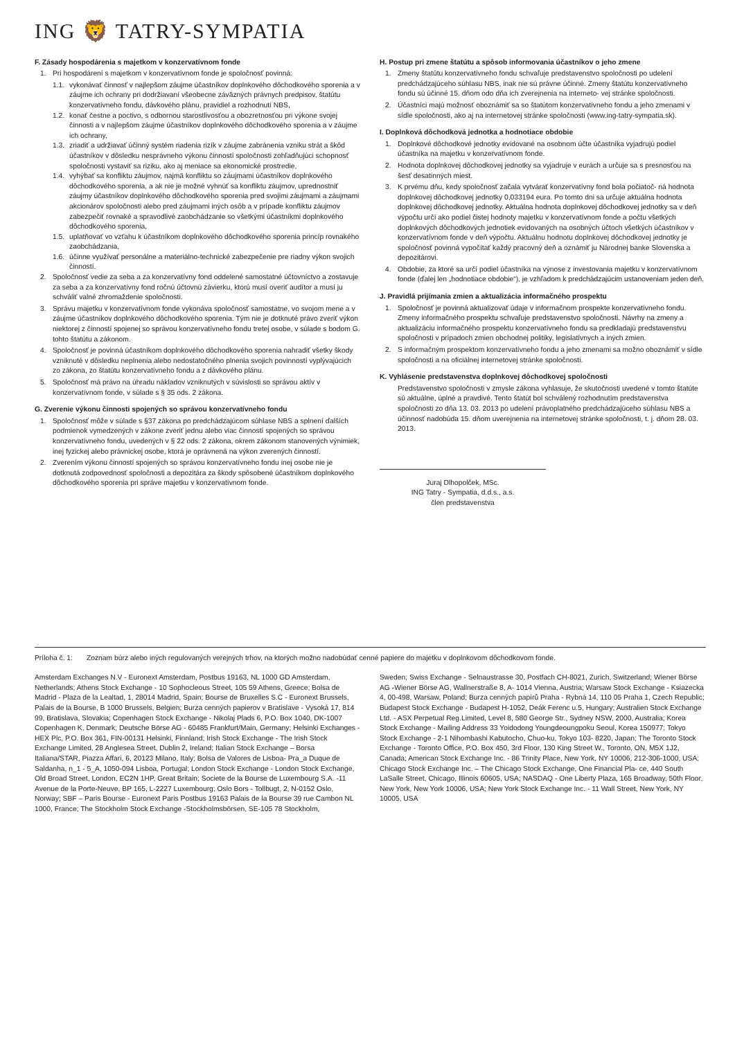ING 🦁 TATRY-SYMPATIA
F. Zásady hospodárenia s majetkom v konzervatívnom fonde
1. Pri hospodárení s majetkom v konzervatívnom fonde je spoločnosť povinná:
1.1. vykonávať činnosť v najlepšom záujme účastníkov doplnkového dôchodkového sporenia a v záujme ich ochrany pri dodržiavaní všeobecne záväzných právnych predpisov, štatútu konzervatívneho fondu, dávkového plánu, pravidiel a rozhodnutí NBS,
1.2. konať čestne a poctivo, s odbornou starostlivosťou a obozretnosťou pri výkone svojej činnosti a v najlepšom záujme účastníkov doplnkového dôchodkového sporenia a v záujme ich ochrany,
1.3. zriadiť a udržiavať účinný systém riadenia rizík v záujme zabránenia vzniku strát a škôd účastníkov v dôsledku nesprávneho výkonu činností spoločnosti zohľadňujúci schopnosť spoločnosti vystaviť sa riziku, ako aj meniace sa ekonomické prostredie,
1.4. vyhýbať sa konfliktu záujmov, najmä konfliktu so záujmami účastníkov doplnkového dôchodkového sporenia, a ak nie je možné vyhnúť sa konfliktu záujmov, uprednostniť záujmy účastníkov doplnkového dôchodkového sporenia pred svojimi záujmami a záujmami akcionárov spoločnosti alebo pred záujmami iných osôb a v prípade konfliktu záujmov zabezpečiť rovnaké a spravodlivé zaobchádzanie so všetkými účastníkmi doplnkového dôchodkového sporenia,
1.5. uplatňovať vo vzťahu k účastníkom doplnkového dôchodkového sporenia princíp rovnakého zaobchádzania,
1.6. účinne využívať personálne a materiálno-technické zabezpečenie pre riadny výkon svojich činností.
2. Spoločnosť vedie za seba a za konzervatívny fond oddelené samostatné účtovníctvo a zostavuje za seba a za konzervatívny fond ročnú účtovnú závierku, ktorú musí overiť audítor a musí ju schváliť valné zhromaždenie spoločnosti.
3. Správu majetku v konzervatívnom fonde vykonáva spoločnosť samostatne, vo svojom mene a v záujme účastníkov doplnkového dôchodkového sporenia. Tým nie je dotknuté právo zveriť výkon niektorej z činností spojenej so správou konzervatívneho fondu tretej osobe, v súlade s bodom G. tohto štatútu a zákonom.
4. Spoločnosť je povinná účastníkom doplnkového dôchodkového sporenia nahradiť všetky škody vzniknuté v dôsledku neplnenia alebo nedostatočného plnenia svojich povinností vyplývajúcich zo zákona, zo štatútu konzervatívneho fondu a z dávkového plánu.
5. Spoločnosť má právo na úhradu nákladov vzniknutých v súvislosti so správou aktív v konzervatívnom fonde, v súlade s § 35 ods. 2 zákona.
G. Zverenie výkonu činnosti spojených so správou konzervatívneho fondu
1. Spoločnosť môže v súlade s §37 zákona po predchádzajúcom súhlase NBS a splnení ďalších podmienok vymedzených v zákone zveriť jednu alebo viac činností spojených so správou konzervatívneho fondu, uvedených v § 22 ods. 2 zákona, okrem zákonom stanovených výnimiek, inej fyzickej alebo právnickej osobe, ktorá je oprávnená na výkon zverených činností.
2. Zverením výkonu činností spojených so správou konzervatívneho fondu inej osobe nie je dotknutá zodpovednosť spoločnosti a depozitára za škody spôsobené účastníkom doplnkového dôchodkového sporenia pri správe majetku v konzervatívnom fonde.
H. Postup pri zmene štatútu a spôsob informovania účastníkov o jeho zmene
1. Zmeny štatútu konzervatívneho fondu schvaľuje predstavenstvo spoločnosti po udelení predchádzajúceho súhlasu NBS, inak nie sú právne účinné. Zmeny štatútu konzervatívneho fondu sú účinné 15. dňom odo dňa ich zverejnenia na interneto- vej stránke spoločnosti.
2. Účastníci majú možnosť oboznámiť sa so štatútom konzervatívneho fondu a jeho zmenami v sídle spoločnosti, ako aj na internetovej stránke spoločnosti (www.ing-tatry-sympatia.sk).
I. Doplnková dôchodková jednotka a hodnotiace obdobie
1. Doplnkové dôchodkové jednotky evidované na osobnom účte účastníka vyjadrujú podiel účastníka na majetku v konzervatívnom fonde.
2. Hodnota doplnkovej dôchodkovej jednotky sa vyjadruje v eurách a určuje sa s presnosťou na šesť desatinných miest.
3. K prvému dňu, kedy spoločnosť začala vytvárať konzervatívny fond bola počiatoč- ná hodnota doplnkovej dôchodkovej jednotky 0,033194 eura. Po tomto dni sa určuje aktuálna hodnota doplnkovej dôchodkovej jednotky. Aktuálna hodnota doplnkovej dôchodkovej jednotky sa v deň výpočtu určí ako podiel čistej hodnoty majetku v konzervatívnom fonde a počtu všetkých doplnkových dôchodkových jednotiek evidovaných na osobných účtoch všetkých účastníkov v konzervatívnom fonde v deň výpočtu. Aktuálnu hodnotu doplnkovej dôchodkovej jednotky je spoločnosť povinná vypočítať každý pracovný deň a oznámiť ju Národnej banke Slovenska a depozitárovi.
4. Obdobie, za ktoré sa určí podiel účastníka na výnose z investovania majetku v konzervatívnom fonde (ďalej len „hodnotiace obdobie“), je vzhľadom k predchádzajúcim ustanoveniam jeden deň.
J. Pravidlá prijímania zmien a aktualizácia informačného prospektu
1. Spoločnosť je povinná aktualizovať údaje v informačnom prospekte konzervatívneho fondu. Zmeny informačného prospektu schvaľuje predstavenstvo spoločnosti. Návrhy na zmeny a aktualizáciu informačného prospektu konzervatívneho fondu sa predkladajú predstavenstvu spoločnosti v prípadoch zmien obchodnej politiky, legislatívnych a iných zmien.
2. S informačným prospektom konzervatívneho fondu a jeho zmenami sa možno oboznámiť v sídle spoločnosti a na oficiálnej internetovej stránke spoločnosti.
K. Vyhlásenie predstavenstva doplnkovej dôchodkovej spoločnosti
Predstavenstvo spoločnosti v zmysle zákona vyhlasuje, že skutočnosti uvedené v tomto štatúte sú aktuálne, úplné a pravdivé. Tento štatút bol schválený rozhodnutím predstavenstva spoločnosti zo dňa 13. 03. 2013 po udelení právoplatného predchádzajúceho súhlasu NBS a účinnosť nadobúda 15. dňom uverejnenia na internetovej stránke spoločnosti, t. j. dňom 28. 03. 2013.
Juraj Dlhopolček, MSc.
ING Tatry - Sympatia, d.d.s., a.s.
člen predstavenstva
Príloha č. 1: Zoznam búrz alebo iných regulovaných verejných trhov, na ktorých možno nadobúdať cenné papiere do majetku v doplnkovom dôchodkovom fonde.
Amsterdam Exchanges N.V - Euronext Amsterdam, Postbus 19163, NL 1000 GD Amsterdam, Netherlands; Athens Stock Exchange - 10 Sophocleous Street, 105 59 Athens, Greece; Bolsa de Madrid - Plaza de la Lealtad, 1, 28014 Madrid, Spain; Bourse de Bruxelles S.C - Euronext Brussels, Palais de la Bourse, B 1000 Brussels, Belgien; Burza cenných papierov v Bratislave - Vysoká 17, 814 99, Bratislava, Slovakia; Copenhagen Stock Exchange - Nikolaj Plads 6, P.O. Box 1040, DK-1007 Copenhagen K, Denmark; Deutsche Börse AG - 60485 Frankfurt/Main, Germany; Helsinki Exchanges - HEX Plc, P.O. Box 361, FIN-00131 Helsinki, Finnland; Irish Stock Exchange - The Irish Stock Exchange Limited, 28 Anglesea Street, Dublin 2, Ireland; Italian Stock Exchange – Borsa Italiana/STAR, Piazza Affari, 6, 20123 Milano, Italy; Bolsa de Valores de Lisboa- Pra_a Duque de Saldanha, n_1 - 5_A, 1050-094 Lisboa, Portugal; London Stock Exchange - London Stock Exchange, Old Broad Street, London, EC2N 1HP, Great Britain; Societe de la Bourse de Luxembourg S.A. -11 Avenue de la Porte-Neuve, BP 165, L-2227 Luxembourg; Oslo Bors - Tollbugt, 2, N-0152 Oslo, Norway; SBF – Paris Bourse - Euronext Paris Postbus 19163 Palais de la Bourse 39 rue Cambon NL 1000, France; The Stockholm Stock Exchange -Stockholmsbörsen, SE-105 78 Stockholm,
Sweden; Swiss Exchange - Selnaustrasse 30, Postfach CH-8021, Zurich, Switzerland; Wiener Börse AG -Wiener Börse AG, Wallnerstraße 8, A- 1014 Vienna, Austria; Warsaw Stock Exchange - Ksiazecka 4, 00-498, Warsaw, Poland; Burza cenných papírů Praha - Rybná 14, 110 05 Praha 1, Czech Republic; Budapest Stock Exchange - Budapest H-1052, Deák Ferenc u.5, Hungary; Australien Stock Exchange Ltd. - ASX Perpetual Reg.Limited, Level 8, 580 George Str., Sydney NSW, 2000, Australia; Korea Stock Exchange - Mailing Address 33 Yoidodong Youngdeoungpoku Seoul, Korea 150977; Tokyo Stock Exchange - 2-1 Nihombashi Kabutocho, Chuo-ku, Tokyo 103- 8220, Japan; The Toronto Stock Exchange - Toronto Office, P.O. Box 450, 3rd Floor, 130 King Street W., Toronto, ON, M5X 1J2, Canada; American Stock Exchange Inc. - 86 Trinity Place, New York, NY 10006, 212-306-1000, USA; Chicago Stock Exchange Inc. – The Chicago Stock Exchange, One Financial Pla- ce, 440 South LaSalle Street, Chicago, Illinois 60605, USA; NASDAQ - One Liberty Plaza, 165 Broadway, 50th Floor, New York, New York 10006, USA; New York Stock Exchange Inc. - 11 Wall Street, New York, NY 10005, USA